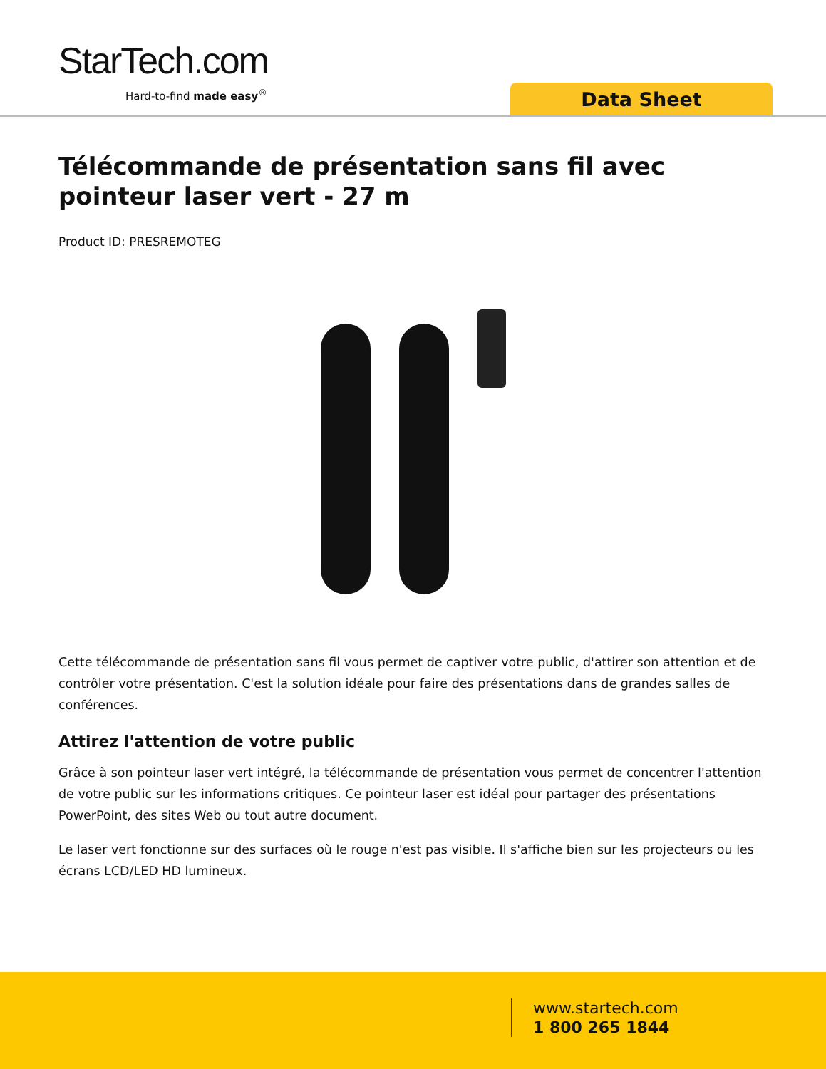StarTech.com
Hard-to-find made easy<sup>®</sup> Data Sheet
Télécommande de présentation sans fil avec pointeur laser vert - 27 m
Product ID: PRESREMOTEG
Cette télécommande de présentation sans fil vous permet de captiver votre public, d'attirer son attention et de contrôler votre présentation. C'est la solution idéale pour faire des présentations dans de grandes salles de conférences.
Attirez l'attention de votre public
Grâce à son pointeur laser vert intégré, la télécommande de présentation vous permet de concentrer l'attention de votre public sur les informations critiques. Ce pointeur laser est idéal pour partager des présentations PowerPoint, des sites Web ou tout autre document.
Le laser vert fonctionne sur des surfaces où le rouge n'est pas visible. Il s'affiche bien sur les projecteurs ou les écrans LCD/LED HD lumineux.
www.startech.com
1 800 265 1844